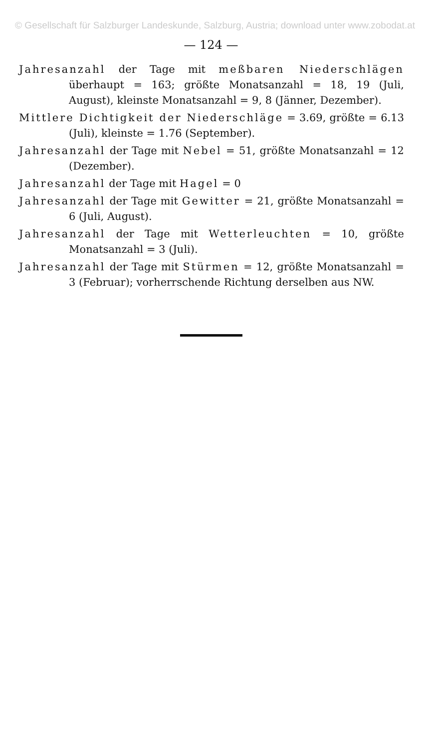© Gesellschaft für Salzburger Landeskunde, Salzburg, Austria; download unter www.zobodat.at
— 124 —
Jahresanzahl der Tage mit meßbaren Niederschlägen überhaupt = 163; größte Monatsanzahl = 18, 19 (Juli, August), kleinste Monatsanzahl = 9, 8 (Jänner, Dezember).
Mittlere Dichtigkeit der Niederschläge = 3.69, größte = 6.13 (Juli), kleinste = 1.76 (September).
Jahresanzahl der Tage mit Nebel = 51, größte Monatsanzahl = 12 (Dezember).
Jahresanzahl der Tage mit Hagel = 0
Jahresanzahl der Tage mit Gewitter = 21, größte Monatsanzahl = 6 (Juli, August).
Jahresanzahl der Tage mit Wetterleuchten = 10, größte Monatsanzahl = 3 (Juli).
Jahresanzahl der Tage mit Stürmen = 12, größte Monatsanzahl = 3 (Februar); vorherrschende Richtung derselben aus NW.